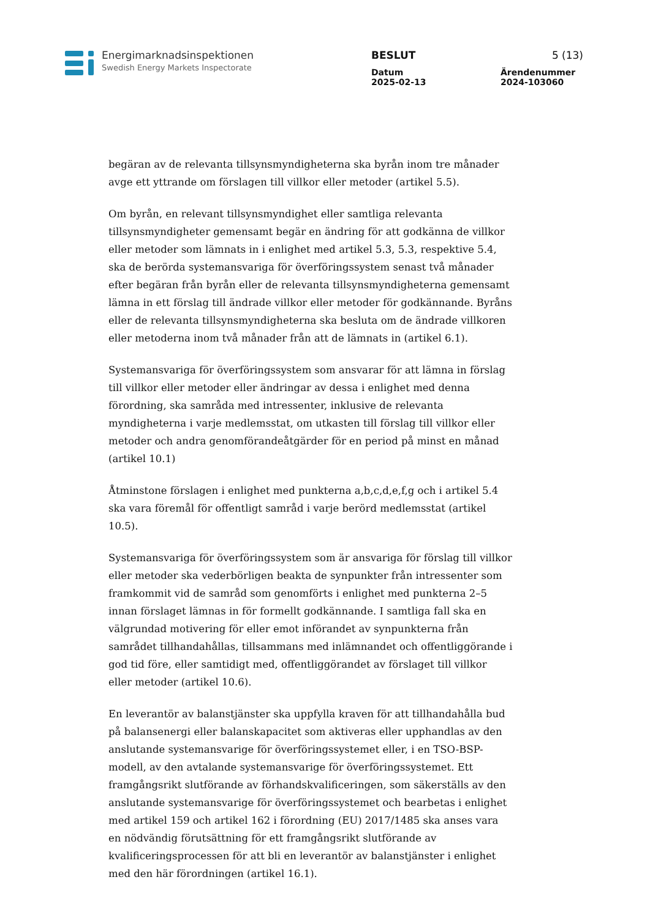Energimarknadsinspektionen
Swedish Energy Markets Inspectorate
BESLUT 5 (13)
Datum
2025-02-13 Ärendenummer
2024-103060
begäran av de relevanta tillsynsmyndigheterna ska byrån inom tre månader avge ett yttrande om förslagen till villkor eller metoder (artikel 5.5).
Om byrån, en relevant tillsynsmyndighet eller samtliga relevanta tillsynsmyndigheter gemensamt begär en ändring för att godkänna de villkor eller metoder som lämnats in i enlighet med artikel 5.3, 5.3, respektive 5.4, ska de berörda systemansvariga för överföringssystem senast två månader efter begäran från byrån eller de relevanta tillsynsmyndigheterna gemensamt lämna in ett förslag till ändrade villkor eller metoder för godkännande. Byråns eller de relevanta tillsynsmyndigheterna ska besluta om de ändrade villkoren eller metoderna inom två månader från att de lämnats in (artikel 6.1).
Systemansvariga för överföringssystem som ansvarar för att lämna in förslag till villkor eller metoder eller ändringar av dessa i enlighet med denna förordning, ska samråda med intressenter, inklusive de relevanta myndigheterna i varje medlemsstat, om utkasten till förslag till villkor eller metoder och andra genomförandeåtgärder för en period på minst en månad (artikel 10.1)
Åtminstone förslagen i enlighet med punkterna a,b,c,d,e,f,g och i artikel 5.4 ska vara föremål för offentligt samråd i varje berörd medlemsstat (artikel 10.5).
Systemansvariga för överföringssystem som är ansvariga för förslag till villkor eller metoder ska vederbörligen beakta de synpunkter från intressenter som framkommit vid de samråd som genomförts i enlighet med punkterna 2–5 innan förslaget lämnas in för formellt godkännande. I samtliga fall ska en välgrundad motivering för eller emot införandet av synpunkterna från samrådet tillhandahållas, tillsammans med inlämnandet och offentliggörande i god tid före, eller samtidigt med, offentliggörandet av förslaget till villkor eller metoder (artikel 10.6).
En leverantör av balanstjänster ska uppfylla kraven för att tillhandahålla bud på balansenergi eller balanskapacitet som aktiveras eller upphandlas av den anslutande systemansvarige för överföringssystemet eller, i en TSO-BSP-modell, av den avtalande systemansvarige för överföringssystemet. Ett framgångsrikt slutförande av förhandskvalificeringen, som säkerställs av den anslutande systemansvarige för överföringssystemet och bearbetas i enlighet med artikel 159 och artikel 162 i förordning (EU) 2017/1485 ska anses vara en nödvändig förutsättning för ett framgångsrikt slutförande av kvalificeringsprocessen för att bli en leverantör av balanstjänster i enlighet med den här förordningen (artikel 16.1).